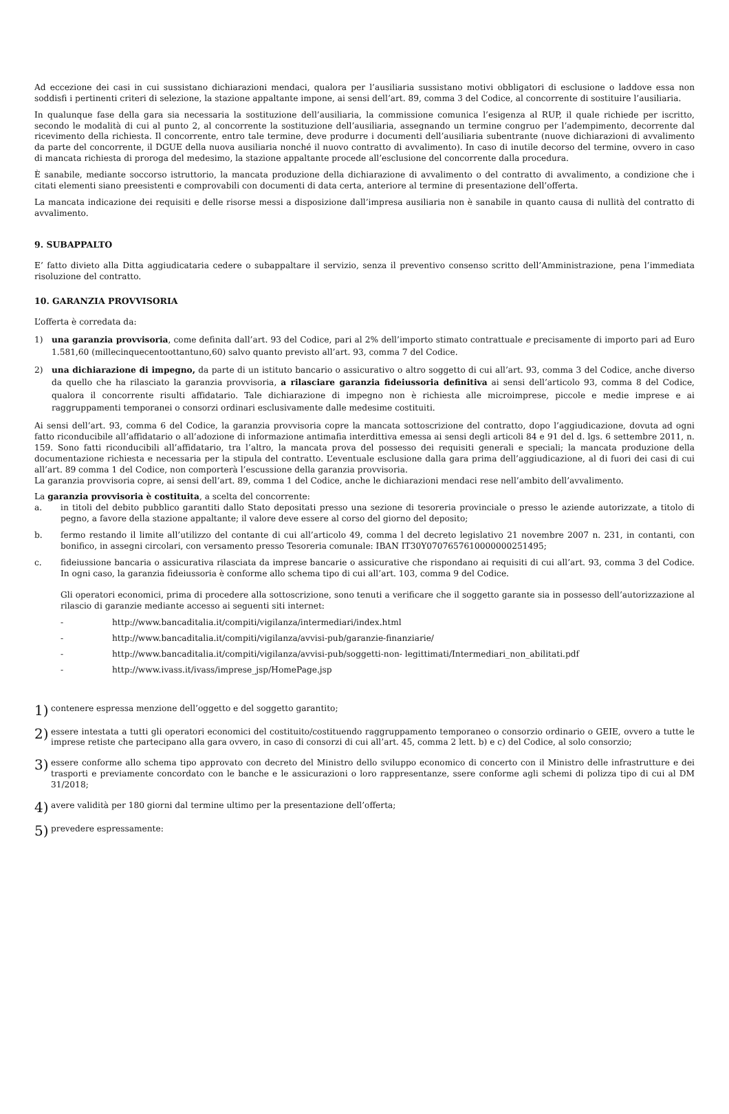Ad eccezione dei casi in cui sussistano dichiarazioni mendaci, qualora per l’ausiliaria sussistano motivi obbligatori di esclusione o laddove essa non soddisfi i pertinenti criteri di selezione, la stazione appaltante impone, ai sensi dell’art. 89, comma 3 del Codice, al concorrente di sostituire l’ausiliaria.
In qualunque fase della gara sia necessaria la sostituzione dell’ausiliaria, la commissione comunica l’esigenza al RUP, il quale richiede per iscritto, secondo le modalità di cui al punto 2, al concorrente la sostituzione dell’ausiliaria, assegnando un termine congruo per l’adempimento, decorrente dal ricevimento della richiesta. Il concorrente, entro tale termine, deve produrre i documenti dell’ausiliaria subentrante (nuove dichiarazioni di avvalimento da parte del concorrente, il DGUE della nuova ausiliaria nonché il nuovo contratto di avvalimento). In caso di inutile decorso del termine, ovvero in caso di mancata richiesta di proroga del medesimo, la stazione appaltante procede all’esclusione del concorrente dalla procedura.
È sanabile, mediante soccorso istruttorio, la mancata produzione della dichiarazione di avvalimento o del contratto di avvalimento, a condizione che i citati elementi siano preesistenti e comprovabili con documenti di data certa, anteriore al termine di presentazione dell’offerta.
La mancata indicazione dei requisiti e delle risorse messi a disposizione dall’impresa ausiliaria non è sanabile in quanto causa di nullità del contratto di avvalimento.
9. SUBAPPALTO
E’ fatto divieto alla Ditta aggiudicataria cedere o subappaltare il servizio, senza il preventivo consenso scritto dell’Amministrazione, pena l’immediata risoluzione del contratto.
10. GARANZIA PROVVISORIA
L’offerta è corredata da:
1) una garanzia provvisoria, come definita dall’art. 93 del Codice, pari al 2% dell’importo stimato contrattuale e precisamente di importo pari ad Euro 1.581,60 (millecinquecentoottantuno,60) salvo quanto previsto all’art. 93, comma 7 del Codice.
2) una dichiarazione di impegno, da parte di un istituto bancario o assicurativo o altro soggetto di cui all’art. 93, comma 3 del Codice, anche diverso da quello che ha rilasciato la garanzia provvisoria, a rilasciare garanzia fideiussoria definitiva ai sensi dell’articolo 93, comma 8 del Codice, qualora il concorrente risulti affidatario. Tale dichiarazione di impegno non è richiesta alle microimprese, piccole e medie imprese e ai raggruppamenti temporanei o consorzi ordinari esclusivamente dalle medesime costituiti.
Ai sensi dell’art. 93, comma 6 del Codice, la garanzia provvisoria copre la mancata sottoscrizione del contratto, dopo l’aggiudicazione, dovuta ad ogni fatto riconducibile all’affidatario o all’adozione di informazione antimafia interdittiva emessa ai sensi degli articoli 84 e 91 del d. lgs. 6 settembre 2011, n. 159. Sono fatti riconducibili all’affidatario, tra l’altro, la mancata prova del possesso dei requisiti generali e speciali; la mancata produzione della documentazione richiesta e necessaria per la stipula del contratto. L’eventuale esclusione dalla gara prima dell’aggiudicazione, al di fuori dei casi di cui all’art. 89 comma 1 del Codice, non comporterà l’escussione della garanzia provvisoria.
La garanzia provvisoria copre, ai sensi dell’art. 89, comma 1 del Codice, anche le dichiarazioni mendaci rese nell’ambito dell’avvalimento.
La garanzia provvisoria è costituita, a scelta del concorrente:
a. in titoli del debito pubblico garantiti dallo Stato depositati presso una sezione di tesoreria provinciale o presso le aziende autorizzate, a titolo di pegno, a favore della stazione appaltante; il valore deve essere al corso del giorno del deposito;
b. fermo restando il limite all’utilizzo del contante di cui all’articolo 49, comma l del decreto legislativo 21 novembre 2007 n. 231, in contanti, con bonifico, in assegni circolari, con versamento presso Tesoreria comunale: IBAN IT30Y0707657610000000251495;
c. fideiussione bancaria o assicurativa rilasciata da imprese bancarie o assicurative che rispondano ai requisiti di cui all’art. 93, comma 3 del Codice. In ogni caso, la garanzia fideiussoria è conforme allo schema tipo di cui all’art. 103, comma 9 del Codice.
Gli operatori economici, prima di procedere alla sottoscrizione, sono tenuti a verificare che il soggetto garante sia in possesso dell’autorizzazione al rilascio di garanzie mediante accesso ai seguenti siti internet:
- http://www.bancaditalia.it/compiti/vigilanza/intermediari/index.html
- http://www.bancaditalia.it/compiti/vigilanza/avvisi-pub/garanzie-finanziarie/
- http://www.bancaditalia.it/compiti/vigilanza/avvisi-pub/soggetti-non- legittimati/Intermediari_non_abilitati.pdf
- http://www.ivass.it/ivass/imprese_jsp/HomePage.jsp
1) contenere espressa menzione dell’oggetto e del soggetto garantito;
2) essere intestata a tutti gli operatori economici del costituito/costituendo raggruppamento temporaneo o consorzio ordinario o GEIE, ovvero a tutte le imprese retiste che partecipano alla gara ovvero, in caso di consorzi di cui all’art. 45, comma 2 lett. b) e c) del Codice, al solo consorzio;
3) essere conforme allo schema tipo approvato con decreto del Ministro dello sviluppo economico di concerto con il Ministro delle infrastrutture e dei trasporti e previamente concordato con le banche e le assicurazioni o loro rappresentanze, ssere conforme agli schemi di polizza tipo di cui al DM 31/2018;
4) avere validità per 180 giorni dal termine ultimo per la presentazione dell’offerta;
5) prevedere espressamente: